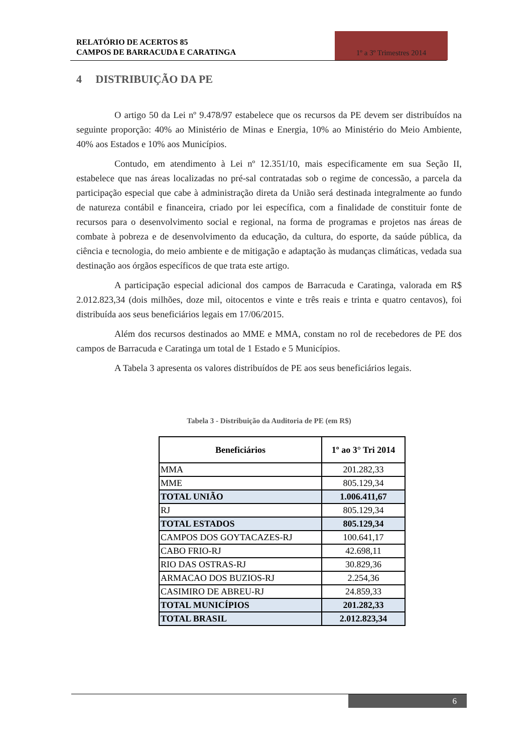RELATÓRIO DE ACERTOS 85
CAMPOS DE BARRACUDA E CARATINGA
1º a 3º Trimestres 2014
4 DISTRIBUIÇÃO DA PE
O artigo 50 da Lei nº 9.478/97 estabelece que os recursos da PE devem ser distribuídos na seguinte proporção: 40% ao Ministério de Minas e Energia, 10% ao Ministério do Meio Ambiente, 40% aos Estados e 10% aos Municípios.
Contudo, em atendimento à Lei nº 12.351/10, mais especificamente em sua Seção II, estabelece que nas áreas localizadas no pré-sal contratadas sob o regime de concessão, a parcela da participação especial que cabe à administração direta da União será destinada integralmente ao fundo de natureza contábil e financeira, criado por lei específica, com a finalidade de constituir fonte de recursos para o desenvolvimento social e regional, na forma de programas e projetos nas áreas de combate à pobreza e de desenvolvimento da educação, da cultura, do esporte, da saúde pública, da ciência e tecnologia, do meio ambiente e de mitigação e adaptação às mudanças climáticas, vedada sua destinação aos órgãos específicos de que trata este artigo.
A participação especial adicional dos campos de Barracuda e Caratinga, valorada em R$ 2.012.823,34 (dois milhões, doze mil, oitocentos e vinte e três reais e trinta e quatro centavos), foi distribuída aos seus beneficiários legais em 17/06/2015.
Além dos recursos destinados ao MME e MMA, constam no rol de recebedores de PE dos campos de Barracuda e Caratinga um total de 1 Estado e 5 Municípios.
A Tabela 3 apresenta os valores distribuídos de PE aos seus beneficiários legais.
Tabela 3 - Distribuição da Auditoria de PE (em R$)
| Beneficiários | 1º ao 3° Tri 2014 |
| --- | --- |
| MMA | 201.282,33 |
| MME | 805.129,34 |
| TOTAL UNIÃO | 1.006.411,67 |
| RJ | 805.129,34 |
| TOTAL ESTADOS | 805.129,34 |
| CAMPOS DOS GOYTACAZES-RJ | 100.641,17 |
| CABO FRIO-RJ | 42.698,11 |
| RIO DAS OSTRAS-RJ | 30.829,36 |
| ARMACAO DOS BUZIOS-RJ | 2.254,36 |
| CASIMIRO DE ABREU-RJ | 24.859,33 |
| TOTAL MUNICÍPIOS | 201.282,33 |
| TOTAL BRASIL | 2.012.823,34 |
6